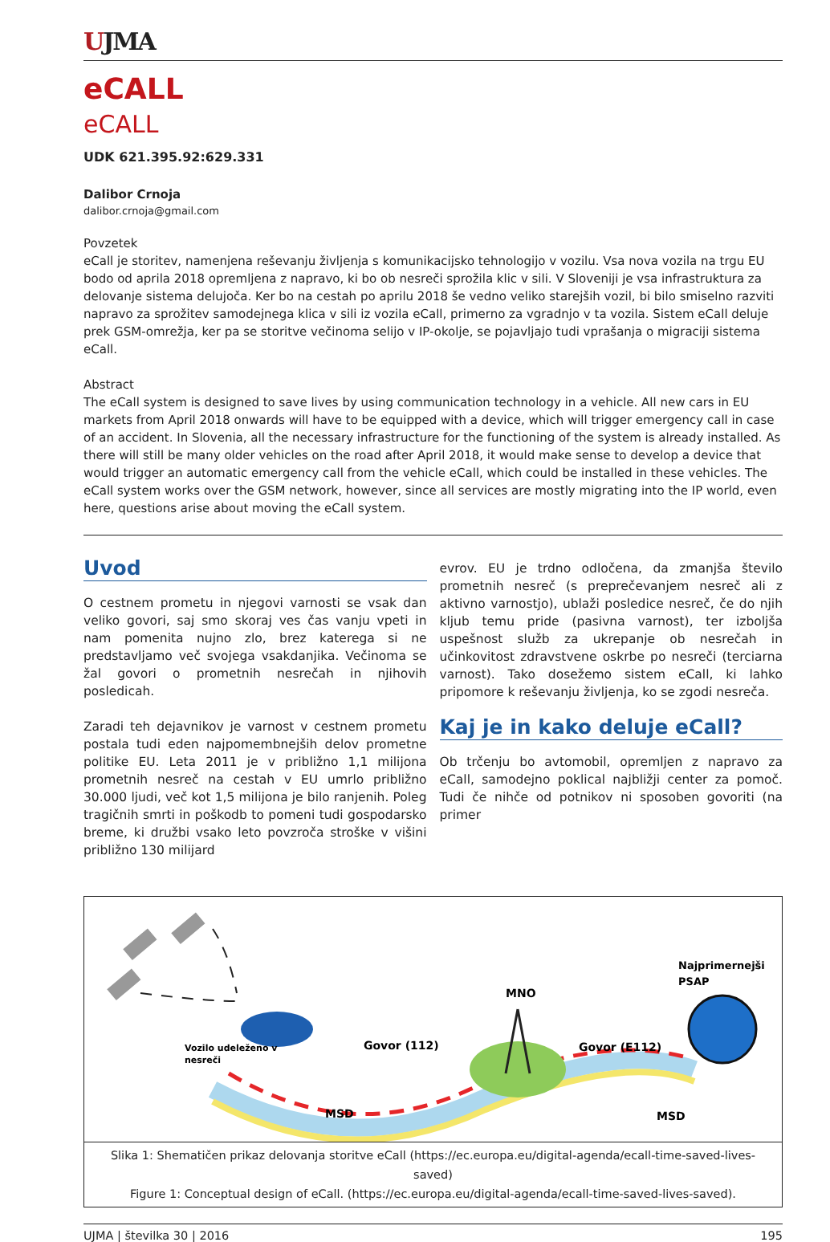UJMA
eCALL
eCALL
UDK 621.395.92:629.331
Dalibor Crnoja
dalibor.crnoja@gmail.com
Povzetek
eCall je storitev, namenjena reševanju življenja s komunikacijsko tehnologijo v vozilu. Vsa nova vozila na trgu EU bodo od aprila 2018 opremljena z napravo, ki bo ob nesreči sprožila klic v sili. V Sloveniji je vsa infrastruktura za delovanje sistema delujoča. Ker bo na cestah po aprilu 2018 še vedno veliko starejših vozil, bi bilo smiselno razviti napravo za sprožitev samodejnega klica v sili iz vozila eCall, primerno za vgradnjo v ta vozila. Sistem eCall deluje prek GSM-omrežja, ker pa se storitve večinoma selijo v IP-okolje, se pojavljajo tudi vprašanja o migraciji sistema eCall.
Abstract
The eCall system is designed to save lives by using communication technology in a vehicle. All new cars in EU markets from April 2018 onwards will have to be equipped with a device, which will trigger emergency call in case of an accident. In Slovenia, all the necessary infrastructure for the functioning of the system is already installed. As there will still be many older vehicles on the road after April 2018, it would make sense to develop a device that would trigger an automatic emergency call from the vehicle eCall, which could be installed in these vehicles. The eCall system works over the GSM network, however, since all services are mostly migrating into the IP world, even here, questions arise about moving the eCall system.
Uvod
O cestnem prometu in njegovi varnosti se vsak dan veliko govori, saj smo skoraj ves čas vanju vpeti in nam pomenita nujno zlo, brez katerega si ne predstavljamo več svojega vsakdanjika. Večinoma se žal govori o prometnih nesrečah in njihovih posledicah.
Zaradi teh dejavnikov je varnost v cestnem prometu postala tudi eden najpomembnejših delov prometne politike EU. Leta 2011 je v približno 1,1 milijona prometnih nesreč na cestah v EU umrlo približno 30.000 ljudi, več kot 1,5 milijona je bilo ranjenih. Poleg tragičnih smrti in poškodb to pomeni tudi gospodarsko breme, ki družbi vsako leto povzroča stroške v višini približno 130 milijard
evrov. EU je trdno odločena, da zmanjša število prometnih nesreč (s preprečevanjem nesreč ali z aktivno varnostjo), ublaži posledice nesreč, če do njih kljub temu pride (pasivna varnost), ter izboljša uspešnost služb za ukrepanje ob nesrečah in učinkovitost zdravstvene oskrbe po nesreči (terciarna varnost). Tako dosežemo sistem eCall, ki lahko pripomore k reševanju življenja, ko se zgodi nesreča.
Kaj je in kako deluje eCall?
Ob trčenju bo avtomobil, opremljen z napravo za eCall, samodejno poklical najbližji center za pomoč. Tudi če nihče od potnikov ni sposoben govoriti (na primer
Vozilo udeleženo v
nesreči
Govor (112)
MNO
Najprimernejši
PSAP
Govor (E112)
MSD
MSD
Slika 1: Shematičen prikaz delovanja storitve eCall (https://ec.europa.eu/digital-agenda/ecall-time-saved-lives-saved)
Figure 1: Conceptual design of eCall. (https://ec.europa.eu/digital-agenda/ecall-time-saved-lives-saved).
UJMA | številka 30 | 2016 195